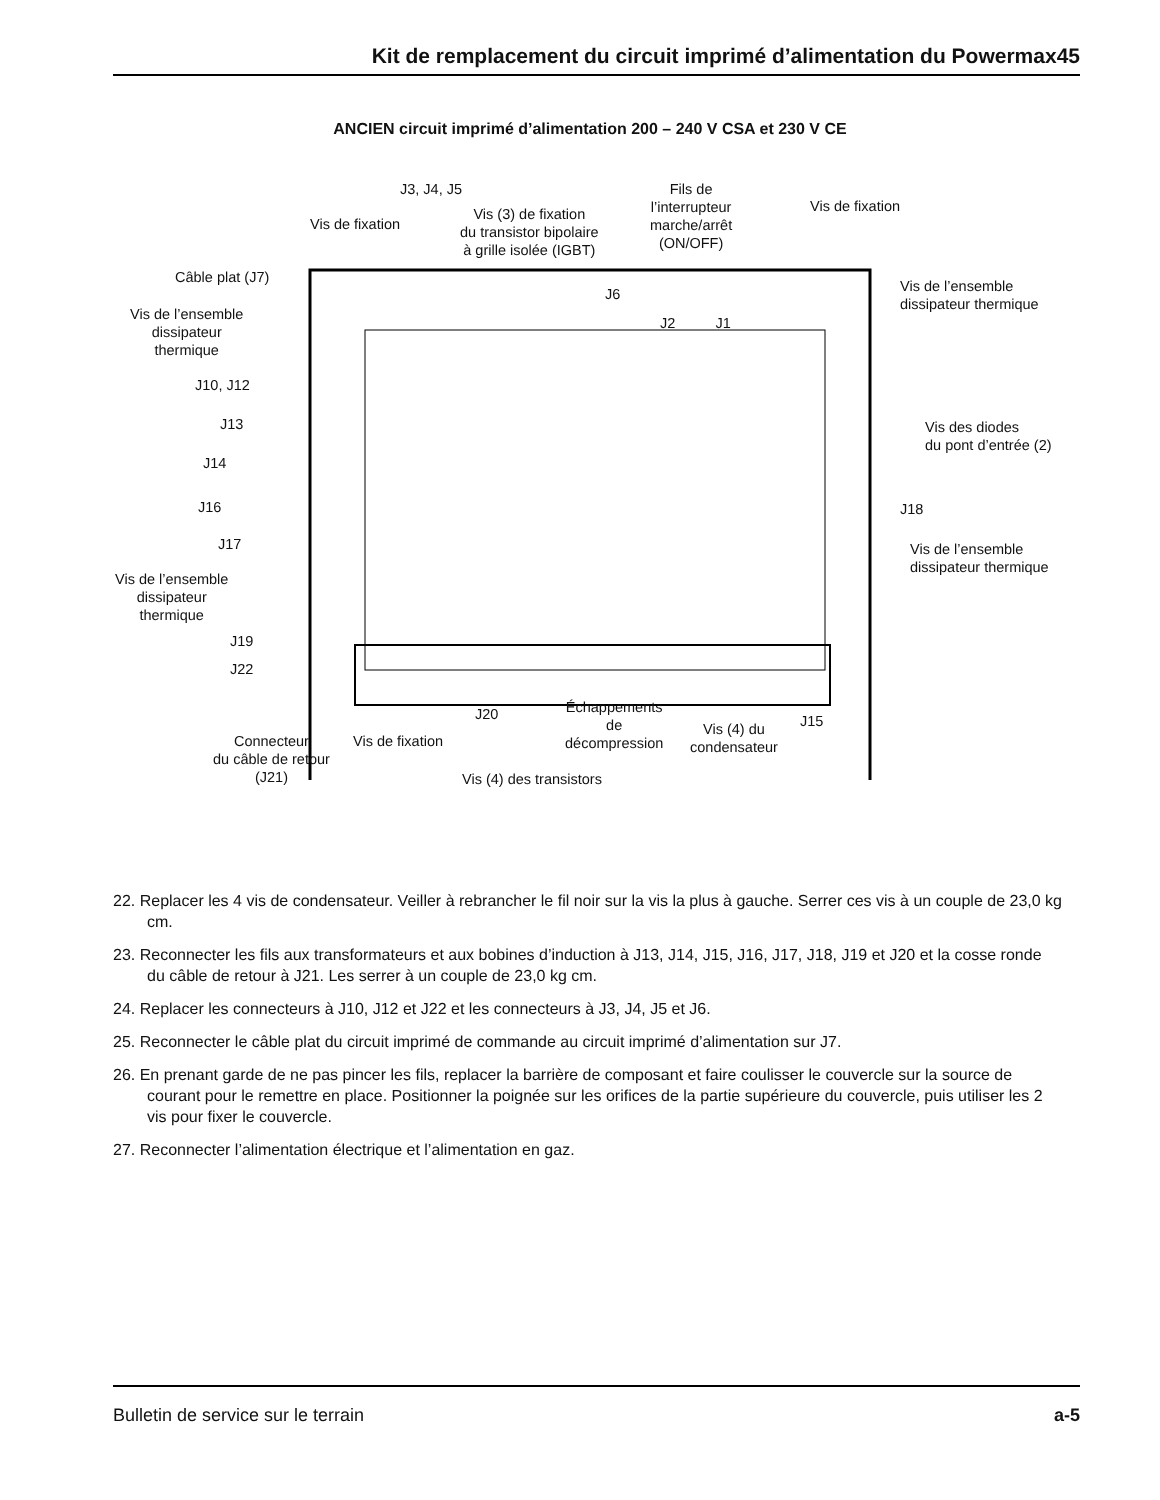Kit de remplacement du circuit imprimé d’alimentation du Powermax45
ANCIEN circuit imprimé d’alimentation 200 – 240 V CSA et 230 V CE
J3, J4, J5
Vis de fixation
Vis (3) de fixation
du transistor bipolaire
à grille isolée (IGBT)
Fils de
l’interrupteur
marche/arrêt
(ON/OFF)
Vis de fixation
Câble plat (J7)
Vis de l’ensemble
dissipateur
thermique
Vis de l’ensemble
dissipateur thermique
J6
J2 J1
J10, J12
J13
Vis des diodes
du pont d’entrée (2)
J14
J16 J18
J17
Vis de l’ensemble
dissipateur thermique
Vis de l’ensemble
dissipateur
thermique
J19
J22
J20
Échappements
de
décompression
Vis (4) du
condensateur
J15
Connecteur
du câble de retour
(J21)
Vis de fixation
Vis (4) des transistors
22. Replacer les 4 vis de condensateur. Veiller à rebrancher le fil noir sur la vis la plus à gauche. Serrer ces vis à un couple de 23,0 kg cm.
23. Reconnecter les fils aux transformateurs et aux bobines d’induction à J13, J14, J15, J16, J17, J18, J19 et J20 et la cosse ronde du câble de retour à J21. Les serrer à un couple de 23,0 kg cm.
24. Replacer les connecteurs à J10, J12 et J22 et les connecteurs à J3, J4, J5 et J6.
25. Reconnecter le câble plat du circuit imprimé de commande au circuit imprimé d’alimentation sur J7.
26. En prenant garde de ne pas pincer les fils, replacer la barrière de composant et faire coulisser le couvercle sur la source de courant pour le remettre en place. Positionner la poignée sur les orifices de la partie supérieure du couvercle, puis utiliser les 2 vis pour fixer le couvercle.
27. Reconnecter l’alimentation électrique et l’alimentation en gaz.
Bulletin de service sur le terrain a-5